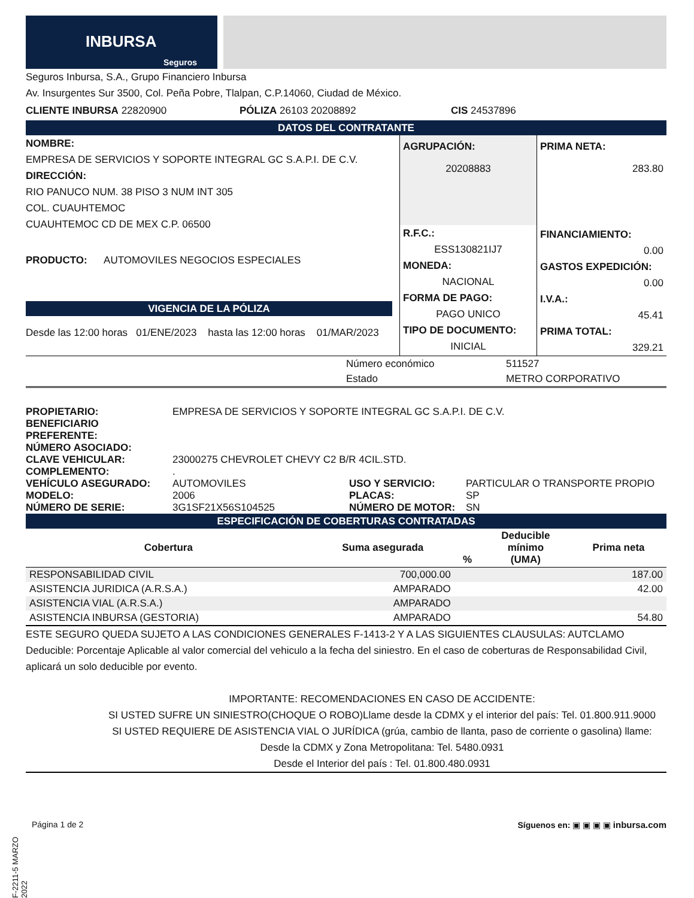INBURSA
Seguros
Seguros Inbursa, S.A., Grupo Financiero Inbursa
Av. Insurgentes Sur 3500, Col. Peña Pobre, Tlalpan, C.P.14060, Ciudad de México.
CLIENTE INBURSA 22820900 PÓLIZA 26103 20208892 CIS 24537896
DATOS DEL CONTRATANTE
NOMBRE:
EMPRESA DE SERVICIOS Y SOPORTE INTEGRAL GC S.A.P.I. DE C.V.
DIRECCIÓN:
RIO PANUCO NUM. 38 PISO 3 NUM INT 305
COL. CUAUHTEMOC
CUAUHTEMOC CD DE MEX C.P. 06500
PRODUCTO: AUTOMOVILES NEGOCIOS ESPECIALES
VIGENCIA DE LA PÓLIZA
Desde las 12:00 horas 01/ENE/2023 hasta las 12:00 horas 01/MAR/2023
AGRUPACIÓN:
20208883
R.F.C.:
ESS130821IJ7
MONEDA:
NACIONAL
FORMA DE PAGO:
PAGO UNICO
TIPO DE DOCUMENTO:
INICIAL
PRIMA NETA:
283.80
FINANCIAMIENTO:
0.00
GASTOS EXPEDICIÓN:
0.00
I.V.A.:
45.41
PRIMA TOTAL:
329.21
Número económico 511527
Estado METRO CORPORATIVO
| PROPIETARIO: | EMPRESA DE SERVICIOS Y SOPORTE INTEGRAL GC S.A.P.I. DE C.V. | | |
| BENEFICIARIO PREFERENTE: | | | |
| NÚMERO ASOCIADO: | | | |
| CLAVE VEHICULAR: | 23000275 CHEVROLET CHEVY C2 B/R 4CIL.STD. | | |
| COMPLEMENTO: | . | | |
| VEHÍCULO ASEGURADO: | AUTOMOVILES | USO Y SERVICIO: | PARTICULAR O TRANSPORTE PROPIO |
| MODELO: | 2006 | PLACAS: | SP |
| NÚMERO DE SERIE: | 3G1SF21X56S104525 | NÚMERO DE MOTOR: | SN |
ESPECIFICACIÓN DE COBERTURAS CONTRATADAS
| Cobertura | Suma asegurada | % | Deducible mínimo (UMA) | Prima neta |
| --- | --- | --- | --- | --- |
| RESPONSABILIDAD CIVIL | 700,000.00 | | | 187.00 |
| ASISTENCIA JURIDICA (A.R.S.A.) | AMPARADO | | | 42.00 |
| ASISTENCIA VIAL (A.R.S.A.) | AMPARADO | | | |
| ASISTENCIA INBURSA (GESTORIA) | AMPARADO | | | 54.80 |
ESTE SEGURO QUEDA SUJETO A LAS CONDICIONES GENERALES F-1413-2 Y A LAS SIGUIENTES CLAUSULAS: AUTCLAMO
Deducible: Porcentaje Aplicable al valor comercial del vehiculo a la fecha del siniestro. En el caso de coberturas de Responsabilidad Civil, aplicará un solo deducible por evento.
IMPORTANTE: RECOMENDACIONES EN CASO DE ACCIDENTE:
SI USTED SUFRE UN SINIESTRO(CHOQUE O ROBO)Llame desde la CDMX y el interior del país: Tel. 01.800.911.9000
SI USTED REQUIERE DE ASISTENCIA VIAL O JURÍDICA (grúa, cambio de llanta, paso de corriente o gasolina) llame:
Desde la CDMX y Zona Metropolitana: Tel. 5480.0931
Desde el Interior del país : Tel. 01.800.480.0931
Página 1 de 2 Síguenos en: ▣ ▣ ▣ ▣ inbursa.com
F-2211-5 MARZO 2022